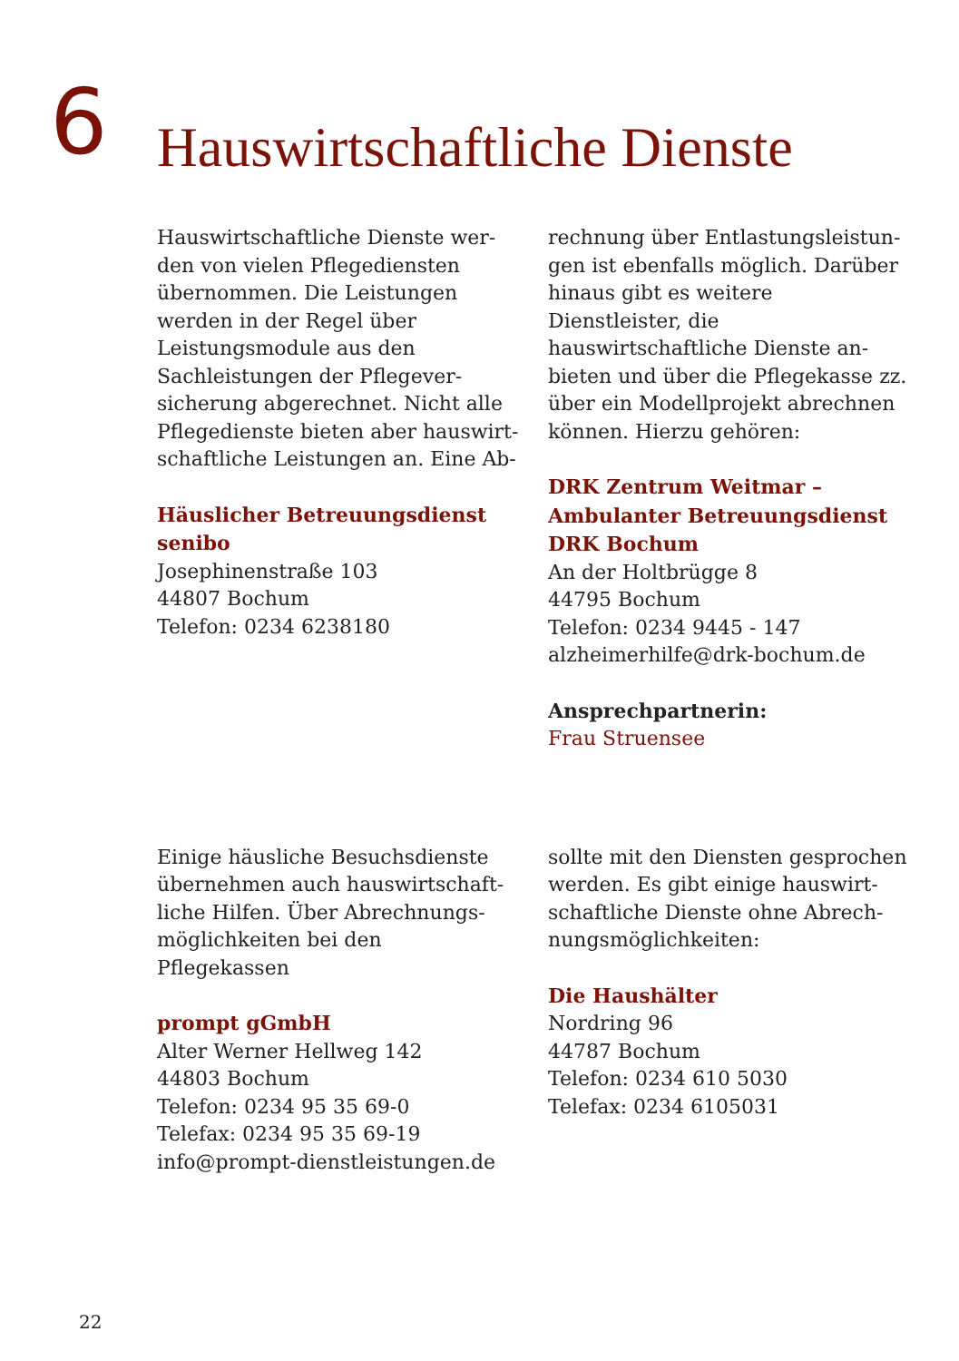6
Hauswirtschaftliche Dienste
Hauswirtschaftliche Dienste wer­den von vielen Pflegediensten über­nommen. Die Leistungen werden in der Regel über Leistungsmodule aus den Sachleistungen der Pflegever­sicherung abgerechnet. Nicht alle Pflegedienste bieten aber hauswirt­schaftliche Leistungen an. Eine Ab-
Häuslicher Betreuungsdienst
senibo
Josephinenstraße 103
44807 Bochum
Telefon: 0234 6238180
rechnung über Entlastungsleistun­gen ist ebenfalls möglich. Darüber hinaus gibt es weitere Dienstleister, die hauswirtschaftliche Dienste an­bieten und über die Pflegekasse zz. über ein Modellprojekt abrechnen können. Hierzu gehören:
DRK Zentrum Weitmar –
Ambulanter Betreuungsdienst
DRK Bochum
An der Holtbrügge 8
44795 Bochum
Telefon: 0234 9445 - 147
alzheimerhilfe@drk-bochum.de
Ansprechpartnerin:
Frau Struensee
Einige häusliche Besuchsdienste übernehmen auch hauswirtschaft­liche Hilfen. Über Abrechnungs­möglichkeiten bei den Pflegekassen
prompt gGmbH
Alter Werner Hellweg 142
44803 Bochum
Telefon: 0234 95 35 69-0
Telefax: 0234 95 35 69-19
info@prompt-dienstleistungen.de
sollte mit den Diensten gesprochen werden. Es gibt einige hauswirt­schaftliche Dienste ohne Abrech­nungsmöglichkeiten:
Die Haushälter
Nordring 96
44787 Bochum
Telefon: 0234 610 5030
Telefax: 0234 6105031
22